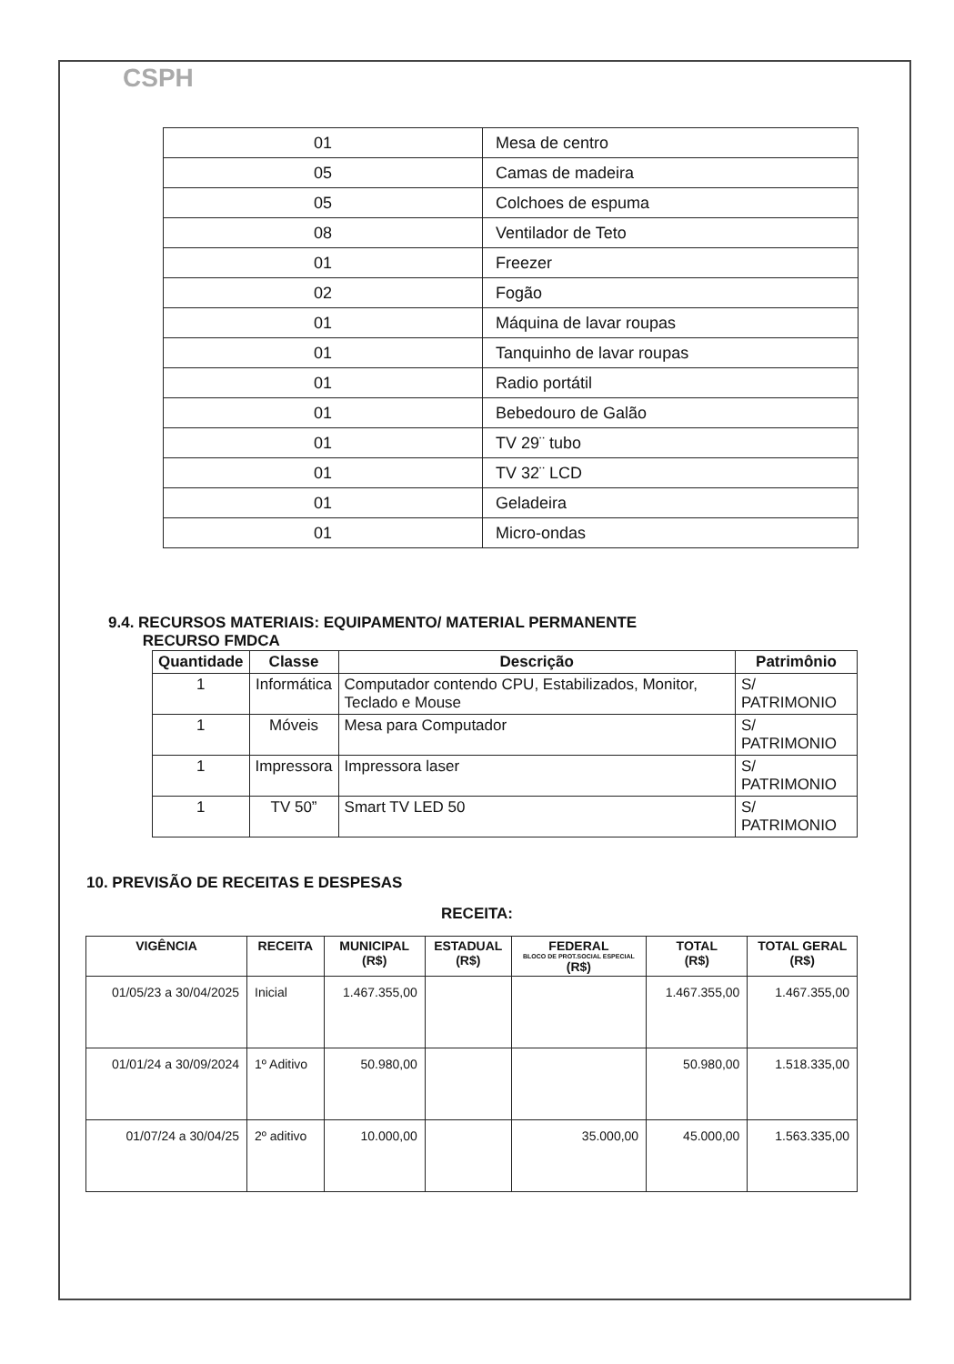CSPH
| 01 | Mesa de centro |
| 05 | Camas de madeira |
| 05 | Colchoes de espuma |
| 08 | Ventilador de Teto |
| 01 | Freezer |
| 02 | Fogão |
| 01 | Máquina de lavar roupas |
| 01 | Tanquinho de lavar roupas |
| 01 | Radio portátil |
| 01 | Bebedouro de Galão |
| 01 | TV 29¨ tubo |
| 01 | TV 32¨ LCD |
| 01 | Geladeira |
| 01 | Micro-ondas |
9.4. RECURSOS MATERIAIS: EQUIPAMENTO/ MATERIAL PERMANENTE
RECURSO FMDCA
| Quantidade | Classe | Descrição | Patrimônio |
| --- | --- | --- | --- |
| 1 | Informática | Computador contendo CPU, Estabilizados, Monitor, Teclado e Mouse | S/ PATRIMONIO |
| 1 | Móveis | Mesa para Computador | S/ PATRIMONIO |
| 1 | Impressora | Impressora laser | S/ PATRIMONIO |
| 1 | TV 50” | Smart TV LED 50 | S/ PATRIMONIO |
10. PREVISÃO DE RECEITAS E DESPESAS
RECEITA:
| VIGÊNCIA | RECEITA | MUNICIPAL (R$) | ESTADUAL (R$) | FEDERAL BLOCO DE PROT.SOCIAL ESPECIAL (R$) | TOTAL (R$) | TOTAL GERAL (R$) |
| --- | --- | --- | --- | --- | --- | --- |
| 01/05/23 a 30/04/2025 | Inicial | 1.467.355,00 | | | 1.467.355,00 | 1.467.355,00 |
| 01/01/24 a 30/09/2024 | 1º Aditivo | 50.980,00 | | | 50.980,00 | 1.518.335,00 |
| 01/07/24 a 30/04/25 | 2º aditivo | 10.000,00 | | 35.000,00 | 45.000,00 | 1.563.335,00 |